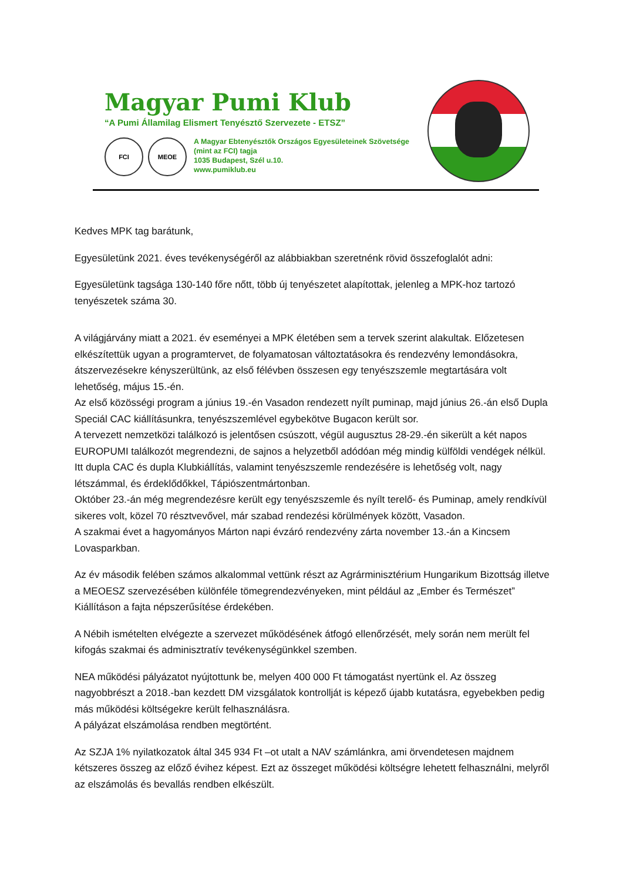Magyar Pumi Klub
“A Pumi Államilag Elismert Tenyésztő Szervezete - ETSZ”
FCI MEOE
A Magyar Ebtenyésztők Országos Egyesületeinek Szövetsége
(mint az FCI) tagja
1035 Budapest, Szél u.10.
www.pumiklub.eu
Kedves MPK tag barátunk,
Egyesületünk 2021. éves tevékenységéről az alábbiakban szeretnénk rövid összefoglalót adni:
Egyesületünk tagsága 130-140 főre nőtt, több új tenyészetet alapítottak, jelenleg a MPK-hoz tartozó tenyészetek száma 30.
A világjárvány miatt a 2021. év eseményei a MPK életében sem a tervek szerint alakultak. Előzetesen elkészítettük ugyan a programtervet, de folyamatosan változtatásokra és rendezvény lemondásokra, átszervezésekre kényszerültünk, az első félévben összesen egy tenyészszemle megtartására volt lehetőség, május 15.-én.
Az első közösségi program a június 19.-én Vasadon rendezett nyílt puminap, majd június 26.-án első Dupla Speciál CAC kiállításunkra, tenyészszemlével egybekötve Bugacon került sor.
A tervezett nemzetközi találkozó is jelentősen csúszott, végül augusztus 28-29.-én sikerült a két napos EUROPUMI találkozót megrendezni, de sajnos a helyzetből adódóan még mindig külföldi vendégek nélkül. Itt dupla CAC és dupla Klubkiállítás, valamint tenyészszemle rendezésére is lehetőség volt, nagy létszámmal, és érdeklődőkkel, Tápiószentmártonban.
Október 23.-án még megrendezésre került egy tenyészszemle és nyílt terelő- és Puminap, amely rendkívül sikeres volt, közel 70 résztvevővel, már szabad rendezési körülmények között, Vasadon.
A szakmai évet a hagyományos Márton napi évzáró rendezvény zárta november 13.-án a Kincsem Lovasparkban.
Az év második felében számos alkalommal vettünk részt az Agrárminisztérium Hungarikum Bizottság illetve a MEOESZ szervezésében különféle tömegrendezvényeken, mint például az „Ember és Természet” Kiállításon a fajta népszerűsítése érdekében.
A Nébih ismételten elvégezte a szervezet működésének átfogó ellenőrzését, mely során nem merült fel kifogás szakmai és adminisztratív tevékenységünkkel szemben.
NEA működési pályázatot nyújtottunk be, melyen 400 000 Ft támogatást nyertünk el. Az összeg nagyobbrészt a 2018.-ban kezdett DM vizsgálatok kontrollját is képező újabb kutatásra, egyebekben pedig más működési költségekre került felhasználásra.
A pályázat elszámolása rendben megtörtént.
Az SZJA 1% nyilatkozatok által 345 934 Ft –ot utalt a NAV számlánkra, ami örvendetesen majdnem kétszeres összeg az előző évihez képest. Ezt az összeget működési költségre lehetett felhasználni, melyről az elszámolás és bevallás rendben elkészült.